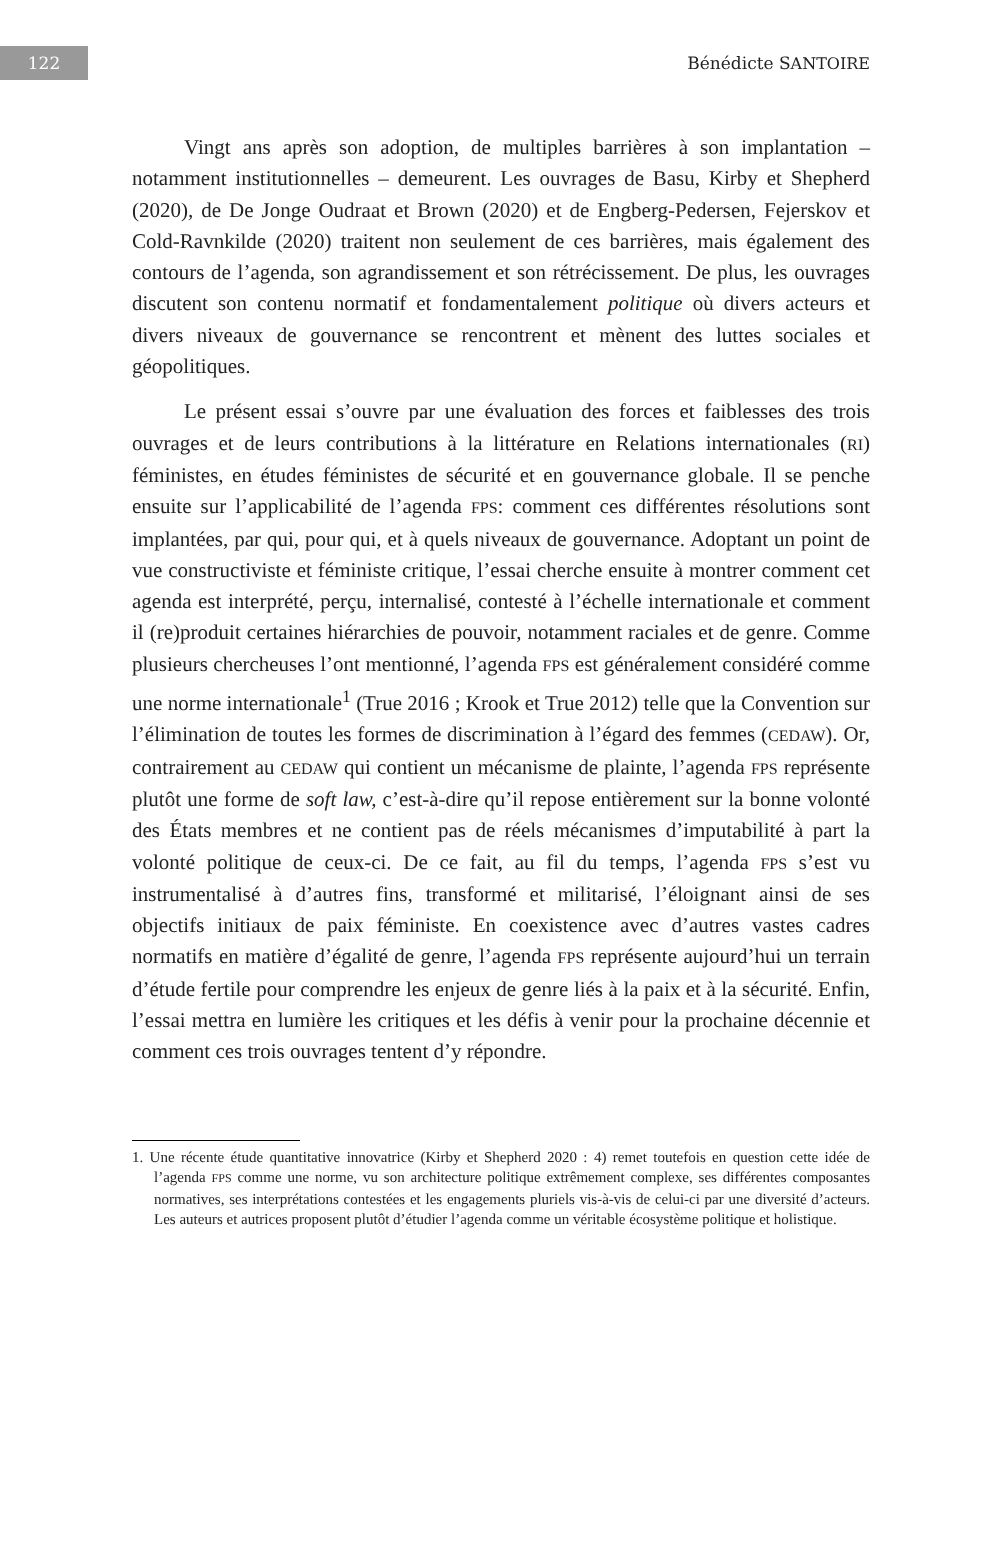122
Bénédicte SANTOIRE
Vingt ans après son adoption, de multiples barrières à son implantation – notamment institutionnelles – demeurent. Les ouvrages de Basu, Kirby et Shepherd (2020), de De Jonge Oudraat et Brown (2020) et de Engberg-Pedersen, Fejerskov et Cold-Ravnkilde (2020) traitent non seulement de ces barrières, mais également des contours de l’agenda, son agrandissement et son rétrécissement. De plus, les ouvrages discutent son contenu normatif et fondamentalement politique où divers acteurs et divers niveaux de gouvernance se rencontrent et mènent des luttes sociales et géopolitiques.
Le présent essai s’ouvre par une évaluation des forces et faiblesses des trois ouvrages et de leurs contributions à la littérature en Relations internationales (RI) féministes, en études féministes de sécurité et en gouvernance globale. Il se penche ensuite sur l’applicabilité de l’agenda FPS: comment ces différentes résolutions sont implantées, par qui, pour qui, et à quels niveaux de gouvernance. Adoptant un point de vue constructiviste et féministe critique, l’essai cherche ensuite à montrer comment cet agenda est interprété, perçu, internalisé, contesté à l’échelle internationale et comment il (re)produit certaines hiérarchies de pouvoir, notamment raciales et de genre. Comme plusieurs chercheuses l’ont mentionné, l’agenda FPS est généralement considéré comme une norme internationale<sup>1</sup> (True 2016 ; Krook et True 2012) telle que la Convention sur l’élimination de toutes les formes de discrimination à l’égard des femmes (CEDAW). Or, contrairement au CEDAW qui contient un mécanisme de plainte, l’agenda FPS représente plutôt une forme de soft law, c’est-à-dire qu’il repose entièrement sur la bonne volonté des États membres et ne contient pas de réels mécanismes d’imputabilité à part la volonté politique de ceux-ci. De ce fait, au fil du temps, l’agenda FPS s’est vu instrumentalisé à d’autres fins, transformé et militarisé, l’éloignant ainsi de ses objectifs initiaux de paix féministe. En coexistence avec d’autres vastes cadres normatifs en matière d’égalité de genre, l’agenda FPS représente aujourd’hui un terrain d’étude fertile pour comprendre les enjeux de genre liés à la paix et à la sécurité. Enfin, l’essai mettra en lumière les critiques et les défis à venir pour la prochaine décennie et comment ces trois ouvrages tentent d’y répondre.
1. Une récente étude quantitative innovatrice (Kirby et Shepherd 2020 : 4) remet toutefois en question cette idée de l’agenda FPS comme une norme, vu son architecture politique extrêmement complexe, ses différentes composantes normatives, ses interprétations contestées et les engagements pluriels vis-à-vis de celui-ci par une diversité d’acteurs. Les auteurs et autrices proposent plutôt d’étudier l’agenda comme un véritable écosystème politique et holistique.